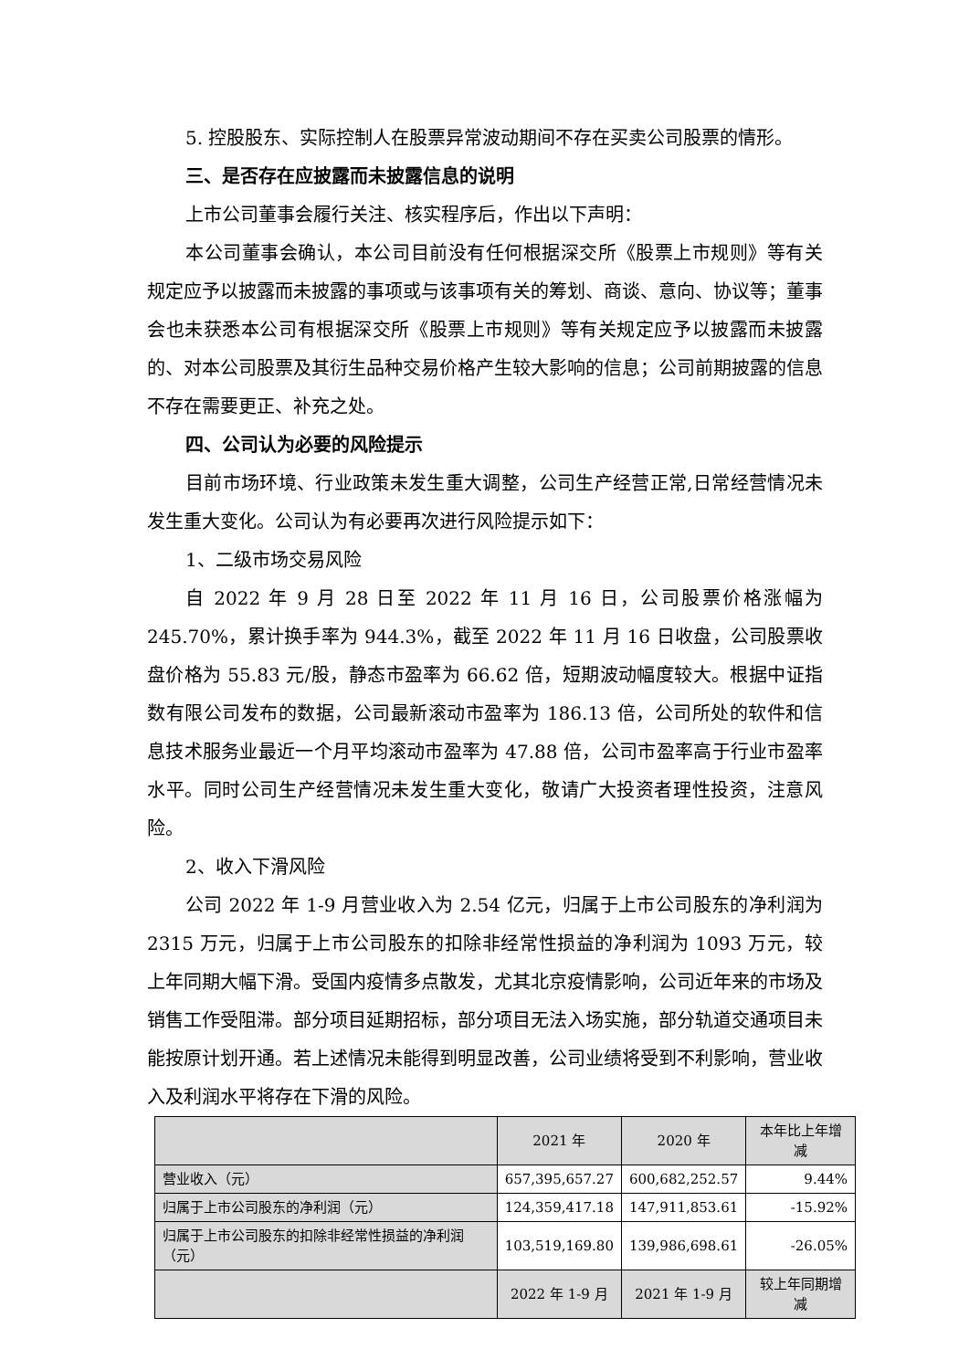5. 控股股东、实际控制人在股票异常波动期间不存在买卖公司股票的情形。
三、是否存在应披露而未披露信息的说明
上市公司董事会履行关注、核实程序后，作出以下声明：
本公司董事会确认，本公司目前没有任何根据深交所《股票上市规则》等有关规定应予以披露而未披露的事项或与该事项有关的筹划、商谈、意向、协议等；董事会也未获悉本公司有根据深交所《股票上市规则》等有关规定应予以披露而未披露的、对本公司股票及其衍生品种交易价格产生较大影响的信息；公司前期披露的信息不存在需要更正、补充之处。
四、公司认为必要的风险提示
目前市场环境、行业政策未发生重大调整，公司生产经营正常,日常经营情况未发生重大变化。公司认为有必要再次进行风险提示如下：
1、二级市场交易风险
自 2022 年 9 月 28 日至 2022 年 11 月 16 日，公司股票价格涨幅为 245.70%，累计换手率为 944.3%，截至 2022 年 11 月 16 日收盘，公司股票收盘价格为 55.83 元/股，静态市盈率为 66.62 倍，短期波动幅度较大。根据中证指数有限公司发布的数据，公司最新滚动市盈率为 186.13 倍，公司所处的软件和信息技术服务业最近一个月平均滚动市盈率为 47.88 倍，公司市盈率高于行业市盈率水平。同时公司生产经营情况未发生重大变化，敬请广大投资者理性投资，注意风险。
2、收入下滑风险
公司 2022 年 1-9 月营业收入为 2.54 亿元，归属于上市公司股东的净利润为 2315 万元，归属于上市公司股东的扣除非经常性损益的净利润为 1093 万元，较上年同期大幅下滑。受国内疫情多点散发，尤其北京疫情影响，公司近年来的市场及销售工作受阻滞。部分项目延期招标，部分项目无法入场实施，部分轨道交通项目未能按原计划开通。若上述情况未能得到明显改善，公司业绩将受到不利影响，营业收入及利润水平将存在下滑的风险。
| | 2021 年 | 2020 年 | 本年比上年增减 |
| --- | --- | --- | --- |
| 营业收入（元） | 657,395,657.27 | 600,682,252.57 | 9.44% |
| 归属于上市公司股东的净利润（元） | 124,359,417.18 | 147,911,853.61 | -15.92% |
| 归属于上市公司股东的扣除非经常性损益的净利润（元） | 103,519,169.80 | 139,986,698.61 | -26.05% |
| | 2022 年 1-9 月 | 2021 年 1-9 月 | 较上年同期增减 |